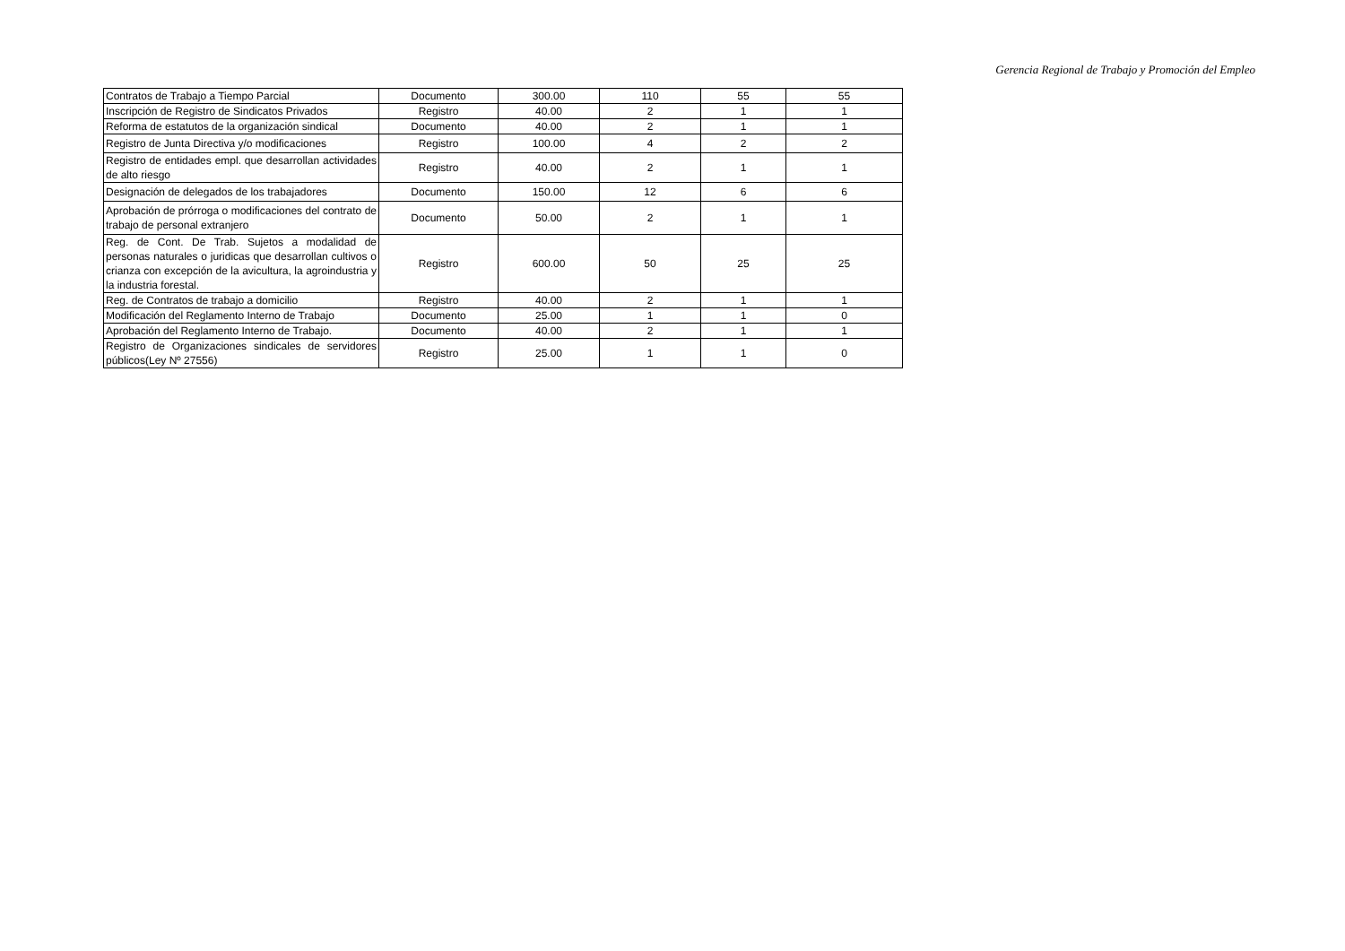Gerencia Regional de Trabajo y Promoción del Empleo
| Contratos de Trabajo a Tiempo Parcial | Documento | 300.00 | 110 | 55 | 55 |
| Inscripción de Registro de Sindicatos Privados | Registro | 40.00 | 2 | 1 | 1 |
| Reforma de estatutos de la organización sindical | Documento | 40.00 | 2 | 1 | 1 |
| Registro de Junta Directiva y/o modificaciones | Registro | 100.00 | 4 | 2 | 2 |
| Registro de entidades empl. que desarrollan actividades de alto riesgo | Registro | 40.00 | 2 | 1 | 1 |
| Designación de delegados de los trabajadores | Documento | 150.00 | 12 | 6 | 6 |
| Aprobación de prórroga o modificaciones del contrato de trabajo de personal extranjero | Documento | 50.00 | 2 | 1 | 1 |
| Reg. de Cont. De Trab. Sujetos a modalidad de personas naturales o juridicas que desarrollan cultivos o crianza con excepción de la avicultura, la agroindustria y la industria forestal. | Registro | 600.00 | 50 | 25 | 25 |
| Reg. de Contratos de trabajo a domicilio | Registro | 40.00 | 2 | 1 | 1 |
| Modificación del Reglamento Interno de Trabajo | Documento | 25.00 | 1 | 1 | 0 |
| Aprobación del Reglamento Interno de Trabajo. | Documento | 40.00 | 2 | 1 | 1 |
| Registro de Organizaciones sindicales de servidores públicos(Ley Nº 27556) | Registro | 25.00 | 1 | 1 | 0 |